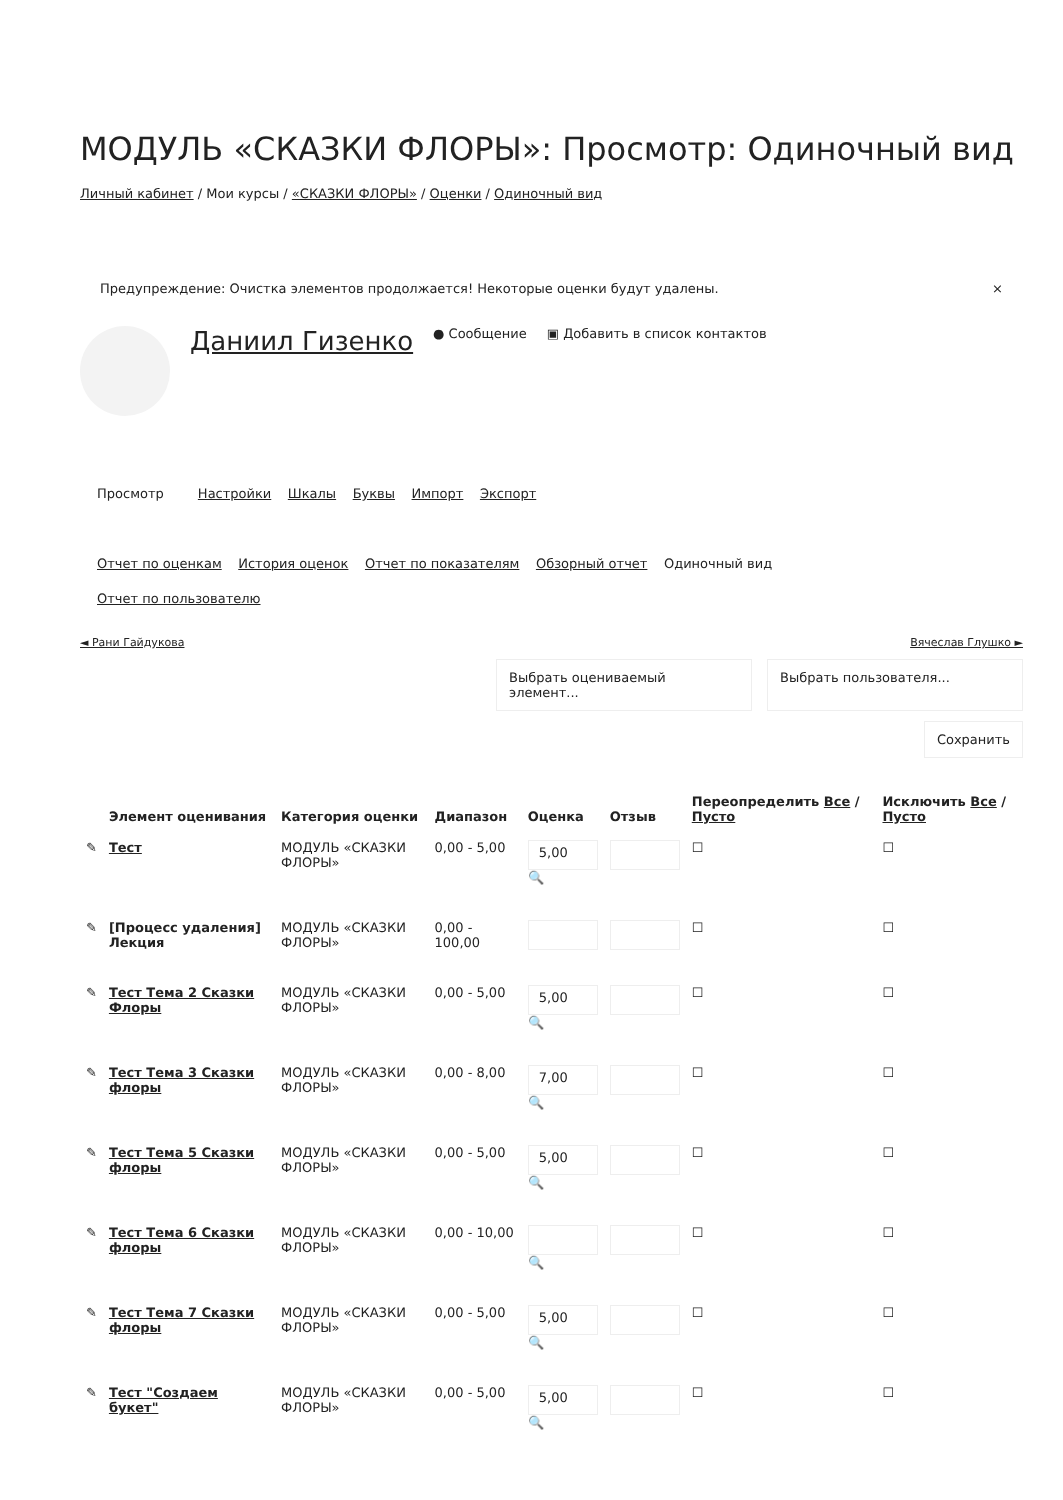МОДУЛЬ «СКАЗКИ ФЛОРЫ»: Просмотр: Одиночный вид
Личный кабинет / Мои курсы / «СКАЗКИ ФЛОРЫ» / Оценки / Одиночный вид
Предупреждение: Очистка элементов продолжается! Некоторые оценки будут удалены. ×
Даниил Гизенко ● Сообщение ▣ Добавить в список контактов
Просмотр Настройки Шкалы Буквы Импорт Экспорт
Отчет по оценкам История оценок Отчет по показателям Обзорный отчет Одиночный вид
Отчет по пользователю
◄ Рани Гайдукова Вячеслав Глушко ►
Выбрать оцениваемый элемент...
Выбрать пользователя...
Сохранить
| | Элемент оценивания | Категория оценки | Диапазон | Оценка | Отзыв | Переопределить Все / Пусто | Исключить Все / Пусто |
| --- | --- | --- | --- | --- | --- | --- | --- |
| ✎ | Тест | МОДУЛЬ «СКАЗКИ ФЛОРЫ» | 0,00 - 5,00 | 5,00 🔍 | | ☐ | ☐ |
| ✎ | [Процесс удаления] Лекция | МОДУЛЬ «СКАЗКИ ФЛОРЫ» | 0,00 - 100,00 | | | ☐ | ☐ |
| ✎ | Тест Тема 2 Сказки Флоры | МОДУЛЬ «СКАЗКИ ФЛОРЫ» | 0,00 - 5,00 | 5,00 🔍 | | ☐ | ☐ |
| ✎ | Тест Тема 3 Сказки флоры | МОДУЛЬ «СКАЗКИ ФЛОРЫ» | 0,00 - 8,00 | 7,00 🔍 | | ☐ | ☐ |
| ✎ | Тест Тема 5 Сказки флоры | МОДУЛЬ «СКАЗКИ ФЛОРЫ» | 0,00 - 5,00 | 5,00 🔍 | | ☐ | ☐ |
| ✎ | Тест Тема 6 Сказки флоры | МОДУЛЬ «СКАЗКИ ФЛОРЫ» | 0,00 - 10,00 | 🔍 | | ☐ | ☐ |
| ✎ | Тест Тема 7 Сказки флоры | МОДУЛЬ «СКАЗКИ ФЛОРЫ» | 0,00 - 5,00 | 5,00 🔍 | | ☐ | ☐ |
| ✎ | Тест "Создаем букет" | МОДУЛЬ «СКАЗКИ ФЛОРЫ» | 0,00 - 5,00 | 5,00 🔍 | | ☐ | ☐ |